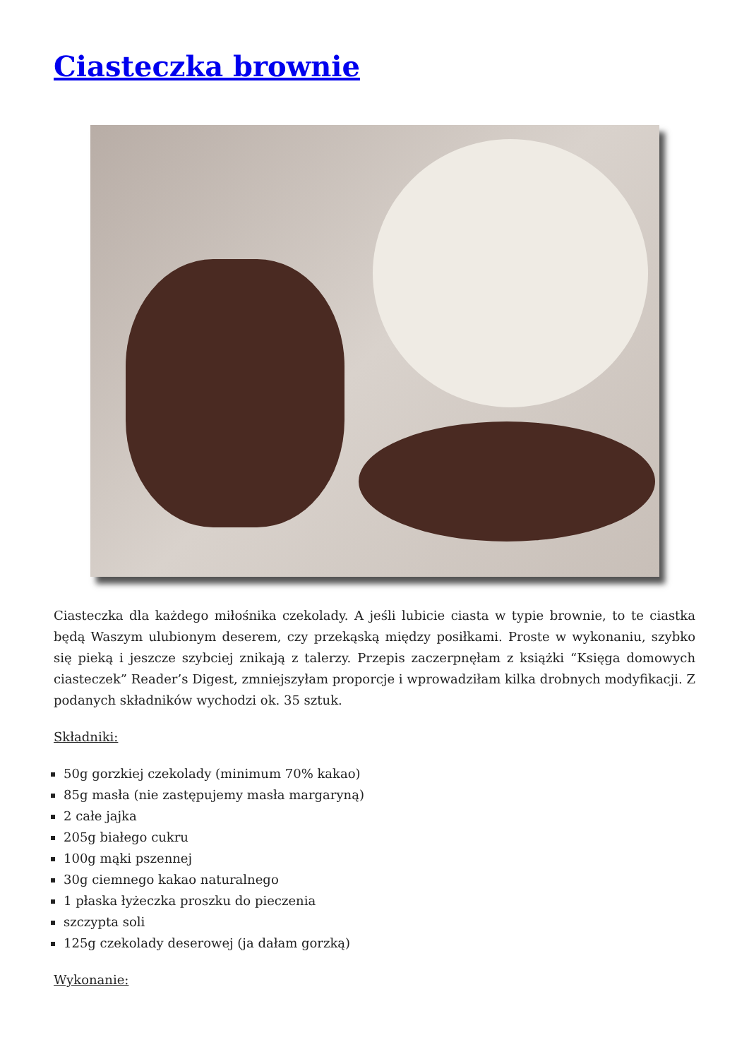Ciasteczka brownie
Ciasteczka dla każdego miłośnika czekolady. A jeśli lubicie ciasta w typie brownie, to te ciastka będą Waszym ulubionym deserem, czy przekąską między posiłkami. Proste w wykonaniu, szybko się pieką i jeszcze szybciej znikają z talerzy. Przepis zaczerpnęłam z książki “Księga domowych ciasteczek” Reader’s Digest, zmniejszyłam proporcje i wprowadziłam kilka drobnych modyfikacji. Z podanych składników wychodzi ok. 35 sztuk.
Składniki:
50g gorzkiej czekolady (minimum 70% kakao)
85g masła (nie zastępujemy masła margaryną)
2 całe jajka
205g białego cukru
100g mąki pszennej
30g ciemnego kakao naturalnego
1 płaska łyżeczka proszku do pieczenia
szczypta soli
125g czekolady deserowej (ja dałam gorzką)
Wykonanie: